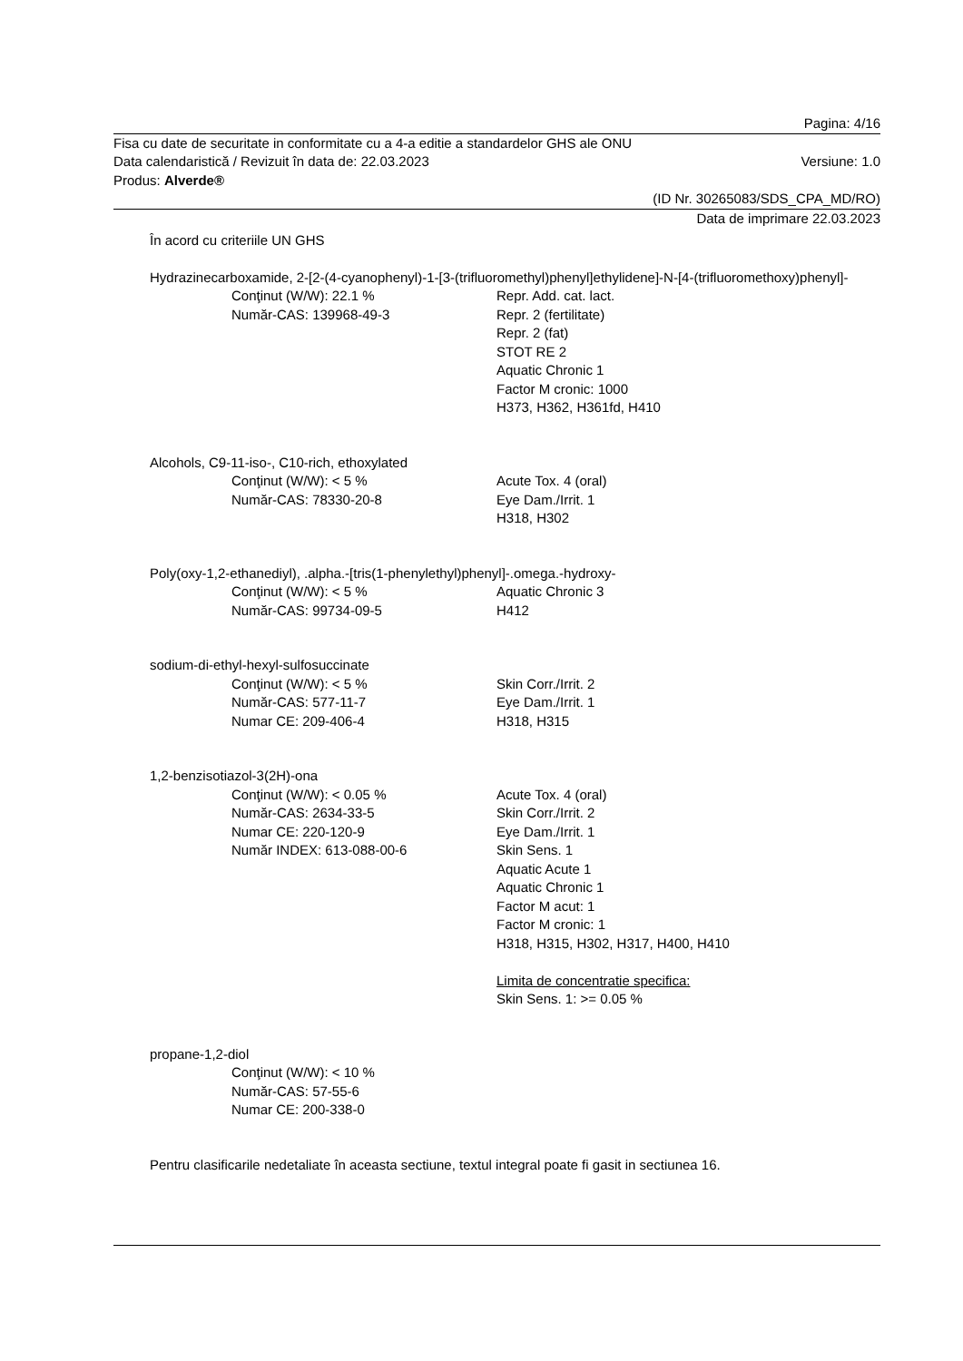Pagina: 4/16
Fisa cu date de securitate in conformitate cu a 4-a editie a standardelor GHS ale ONU
Data calendaristică / Revizuit în data de: 22.03.2023 Versiune: 1.0
Produs: Alverde®
(ID Nr. 30265083/SDS_CPA_MD/RO)
Data de imprimare 22.03.2023
În acord cu criteriile UN GHS
Hydrazinecarboxamide, 2-[2-(4-cyanophenyl)-1-[3-(trifluoromethyl)phenyl]ethylidene]-N-[4-(trifluoromethoxy)phenyl]-
Conţinut (W/W): 22.1 %
Număr-CAS: 139968-49-3
Repr. Add. cat. lact.
Repr. 2 (fertilitate)
Repr. 2 (fat)
STOT RE 2
Aquatic Chronic 1
Factor M cronic: 1000
H373, H362, H361fd, H410
Alcohols, C9-11-iso-, C10-rich, ethoxylated
Conţinut (W/W): < 5 %
Număr-CAS: 78330-20-8
Acute Tox. 4 (oral)
Eye Dam./Irrit. 1
H318, H302
Poly(oxy-1,2-ethanediyl), .alpha.-[tris(1-phenylethyl)phenyl]-.omega.-hydroxy-
Conţinut (W/W): < 5 %
Număr-CAS: 99734-09-5
Aquatic Chronic 3
H412
sodium-di-ethyl-hexyl-sulfosuccinate
Conţinut (W/W): < 5 %
Număr-CAS: 577-11-7
Numar CE: 209-406-4
Skin Corr./Irrit. 2
Eye Dam./Irrit. 1
H318, H315
1,2-benzisotiazol-3(2H)-ona
Conţinut (W/W): < 0.05 %
Număr-CAS: 2634-33-5
Numar CE: 220-120-9
Număr INDEX: 613-088-00-6
Acute Tox. 4 (oral)
Skin Corr./Irrit. 2
Eye Dam./Irrit. 1
Skin Sens. 1
Aquatic Acute 1
Aquatic Chronic 1
Factor M acut: 1
Factor M cronic: 1
H318, H315, H302, H317, H400, H410
Limita de concentratie specifica:
Skin Sens. 1: >= 0.05 %
propane-1,2-diol
Conţinut (W/W): < 10 %
Număr-CAS: 57-55-6
Numar CE: 200-338-0
Pentru clasificarile nedetaliate în aceasta sectiune, textul integral poate fi gasit in sectiunea 16.